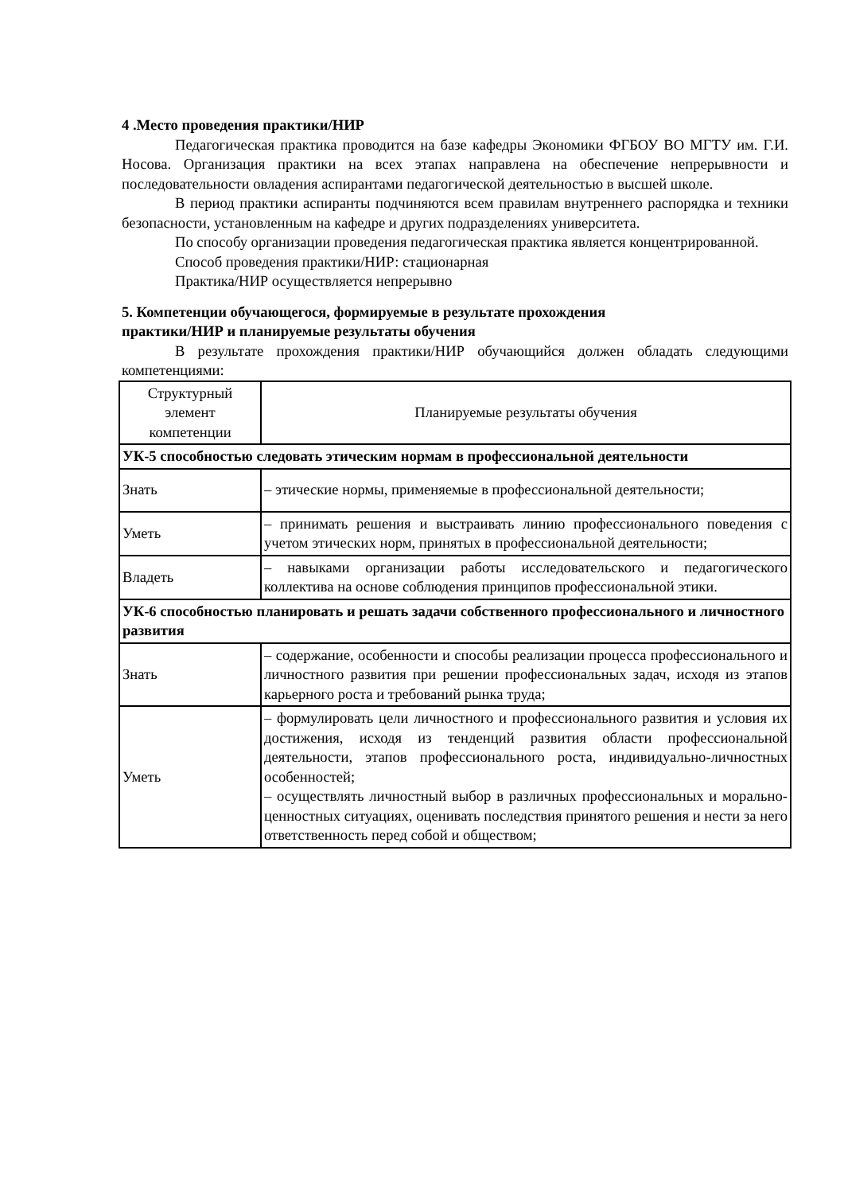4 .Место проведения практики/НИР
Педагогическая практика проводится на базе кафедры Экономики ФГБОУ ВО МГТУ им. Г.И. Носова. Организация практики на всех этапах направлена на обеспечение непрерывности и последовательности овладения аспирантами педагогической деятельностью в высшей школе.
В период практики аспиранты подчиняются всем правилам внутреннего распорядка и техники безопасности, установленным на кафедре и других подразделениях университета.
По способу организации проведения педагогическая практика является концентрированной.
Способ проведения практики/НИР: стационарная
Практика/НИР осуществляется непрерывно
5. Компетенции обучающегося, формируемые в результате прохождения
практики/НИР и планируемые результаты обучения
В результате прохождения практики/НИР обучающийся должен обладать следующими компетенциями:
| Структурный элемент компетенции | Планируемые результаты обучения |
| --- | --- |
| УК-5 способностью следовать этическим нормам в профессиональной деятельности | |
| Знать | – этические нормы, применяемые в профессиональной деятельности; |
| Уметь | – принимать решения и выстраивать линию профессионального поведения с учетом этических норм, принятых в профессиональной деятельности; |
| Владеть | – навыками организации работы исследовательского и педагогического коллектива на основе соблюдения принципов профессиональной этики. |
| УК-6 способностью планировать и решать задачи собственного профессионального и личностного развития | |
| Знать | – содержание, особенности и способы реализации процесса профессионального и личностного развития при решении профессиональных задач, исходя из этапов карьерного роста и требований рынка труда; |
| Уметь | – формулировать цели личностного и профессионального развития и условия их достижения, исходя из тенденций развития области профессиональной деятельности, этапов профессионального роста, индивидуально-личностных особенностей; – осуществлять личностный выбор в различных профессиональных и морально-ценностных ситуациях, оценивать последствия принятого решения и нести за него ответственность перед собой и обществом; |